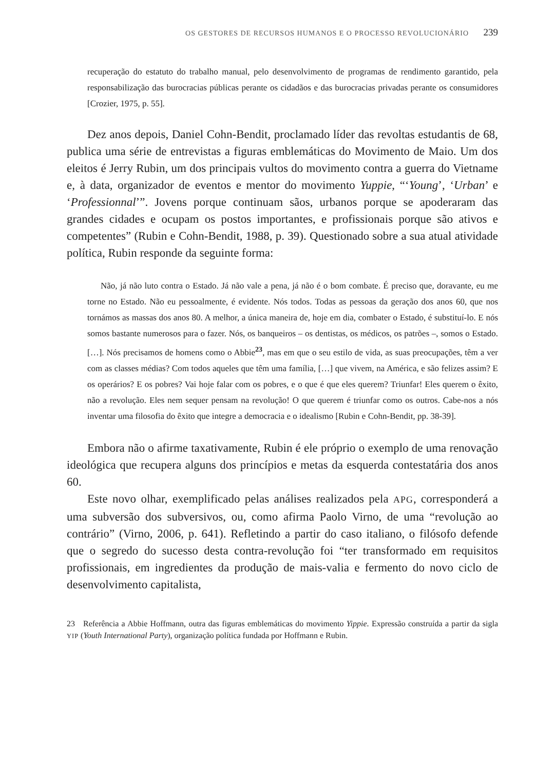OS GESTORES DE RECURSOS HUMANOS E O PROCESSO REVOLUCIONÁRIO 239
recuperação do estatuto do trabalho manual, pelo desenvolvimento de programas de rendimento garantido, pela responsabilização das burocracias públicas perante os cidadãos e das burocracias privadas perante os consumidores [Crozier, 1975, p. 55].
Dez anos depois, Daniel Cohn-Bendit, proclamado líder das revoltas estudantis de 68, publica uma série de entrevistas a figuras emblemáticas do Movimento de Maio. Um dos eleitos é Jerry Rubin, um dos principais vultos do movimento contra a guerra do Vietname e, à data, organizador de eventos e mentor do movimento Yuppie, “‘Young’, ‘Urban’ e ‘Professionnal’”. Jovens porque continuam sãos, urbanos porque se apoderaram das grandes cidades e ocupam os postos importantes, e profissionais porque são ativos e competentes” (Rubin e Cohn-Bendit, 1988, p. 39). Questionado sobre a sua atual atividade política, Rubin responde da seguinte forma:
Não, já não luto contra o Estado. Já não vale a pena, já não é o bom combate. É preciso que, doravante, eu me torne no Estado. Não eu pessoalmente, é evidente. Nós todos. Todas as pessoas da geração dos anos 60, que nos tornámos as massas dos anos 80. A melhor, a única maneira de, hoje em dia, combater o Estado, é substituí-lo. E nós somos bastante numerosos para o fazer. Nós, os banqueiros – os dentistas, os médicos, os patrões –, somos o Estado. […]. Nós precisamos de homens como o Abbie<sup>23</sup>, mas em que o seu estilo de vida, as suas preocupações, têm a ver com as classes médias? Com todos aqueles que têm uma família, […] que vivem, na América, e são felizes assim? E os operários? E os pobres? Vai hoje falar com os pobres, e o que é que eles querem? Triunfar! Eles querem o êxito, não a revolução. Eles nem sequer pensam na revolução! O que querem é triunfar como os outros. Cabe-nos a nós inventar uma filosofia do êxito que integre a democracia e o idealismo [Rubin e Cohn-Bendit, pp. 38-39].
Embora não o afirme taxativamente, Rubin é ele próprio o exemplo de uma renovação ideológica que recupera alguns dos princípios e metas da esquerda contestatária dos anos 60.
Este novo olhar, exemplificado pelas análises realizados pela APG, corresponderá a uma subversão dos subversivos, ou, como afirma Paolo Virno, de uma “revolução ao contrário” (Virno, 2006, p. 641). Refletindo a partir do caso italiano, o filósofo defende que o segredo do sucesso desta contra-revolução foi “ter transformado em requisitos profissionais, em ingredientes da produção de mais-valia e fermento do novo ciclo de desenvolvimento capitalista,
23 Referência a Abbie Hoffmann, outra das figuras emblemáticas do movimento Yippie. Expressão construída a partir da sigla YIP (Youth International Party), organização política fundada por Hoffmann e Rubin.